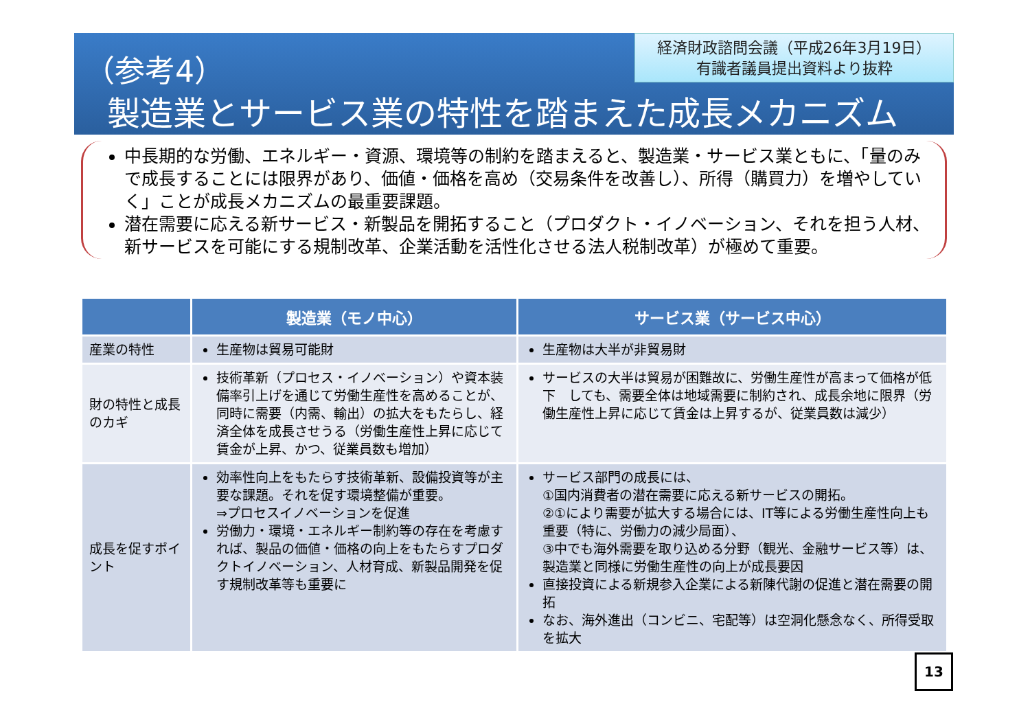（参考4）
製造業とサービス業の特性を踏まえた成長メカニズム
経済財政諮問会議（平成26年3月19日）
有識者議員提出資料より抜粋
中長期的な労働、エネルギー・資源、環境等の制約を踏まえると、製造業・サービス業ともに、「量のみで成長することには限界があり、価値・価格を高め（交易条件を改善し）、所得（購買力）を増やしていく」ことが成長メカニズムの最重要課題。
潜在需要に応える新サービス・新製品を開拓すること（プロダクト・イノベーション、それを担う人材、新サービスを可能にする規制改革、企業活動を活性化させる法人税制改革）が極めて重要。
| | 製造業（モノ中心） | サービス業（サービス中心） |
| --- | --- | --- |
| 産業の特性 | 生産物は貿易可能財 | 生産物は大半が非貿易財 |
| 財の特性と成長のカギ | 技術革新（プロセス・イノベーション）や資本装備率引上げを通じて労働生産性を高めることが、同時に需要（内需、輸出）の拡大をもたらし、経済全体を成長させうる（労働生産性上昇に応じて賃金が上昇、かつ、従業員数も増加） | サービスの大半は貿易が困難故に、労働生産性が高まって価格が低下 しても、需要全体は地域需要に制約され、成長余地に限界（労働生産性上昇に応じて賃金は上昇するが、従業員数は減少） |
| 成長を促すポイント | 効率性向上をもたらす技術革新、設備投資等が主要な課題。それを促す環境整備が重要。 ⇒プロセスイノベーションを促進 労働力・環境・エネルギー制約等の存在を考慮すれば、製品の価値・価格の向上をもたらすプロダクトイノベーション、人材育成、新製品開発を促す規制改革等も重要に | サービス部門の成長には、 ①国内消費者の潜在需要に応える新サービスの開拓。 ②①により需要が拡大する場合には、IT等による労働生産性向上も重要（特に、労働力の減少局面）、 ③中でも海外需要を取り込める分野（観光、金融サービス等）は、製造業と同様に労働生産性の向上が成長要因 直接投資による新規参入企業による新陳代謝の促進と潜在需要の開拓 なお、海外進出（コンビニ、宅配等）は空洞化懸念なく、所得受取を拡大 |
13